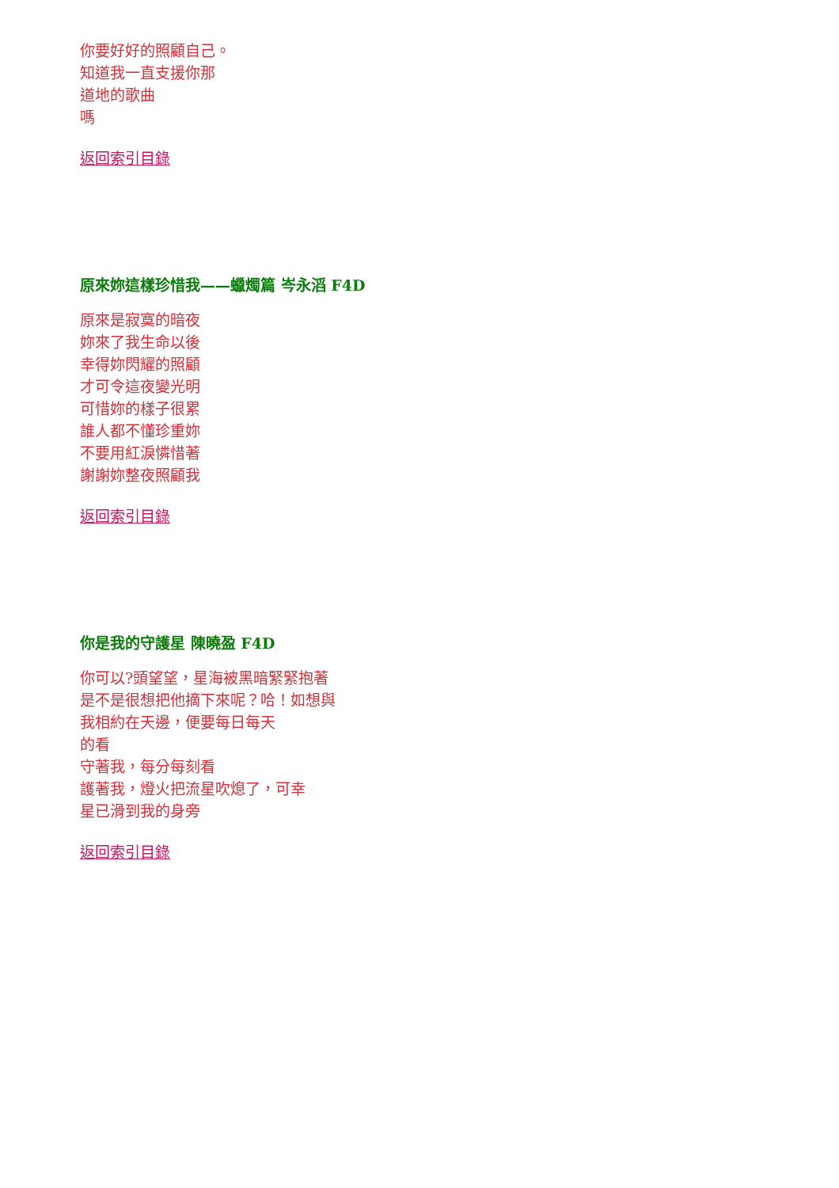你要好好的照顧自己。
知道我一直支援你那
道地的歌曲
嗎
返回索引目錄
原來妳這樣珍惜我——蠟燭篇 岑永滔 F4D
原來是寂寞的暗夜
妳來了我生命以後
幸得妳閃耀的照顧
才可令這夜變光明
可惜妳的樣子很累
誰人都不懂珍重妳
不要用紅淚憐惜著
謝謝妳整夜照顧我
返回索引目錄
你是我的守護星 陳曉盈 F4D
你可以?頭望望，星海被黑暗緊緊抱著
是不是很想把他摘下來呢？哈！如想與
我相約在天邊，便要每日每天
的看
守著我，每分每刻看
護著我，燈火把流星吹熄了，可幸
星已滑到我的身旁
返回索引目錄